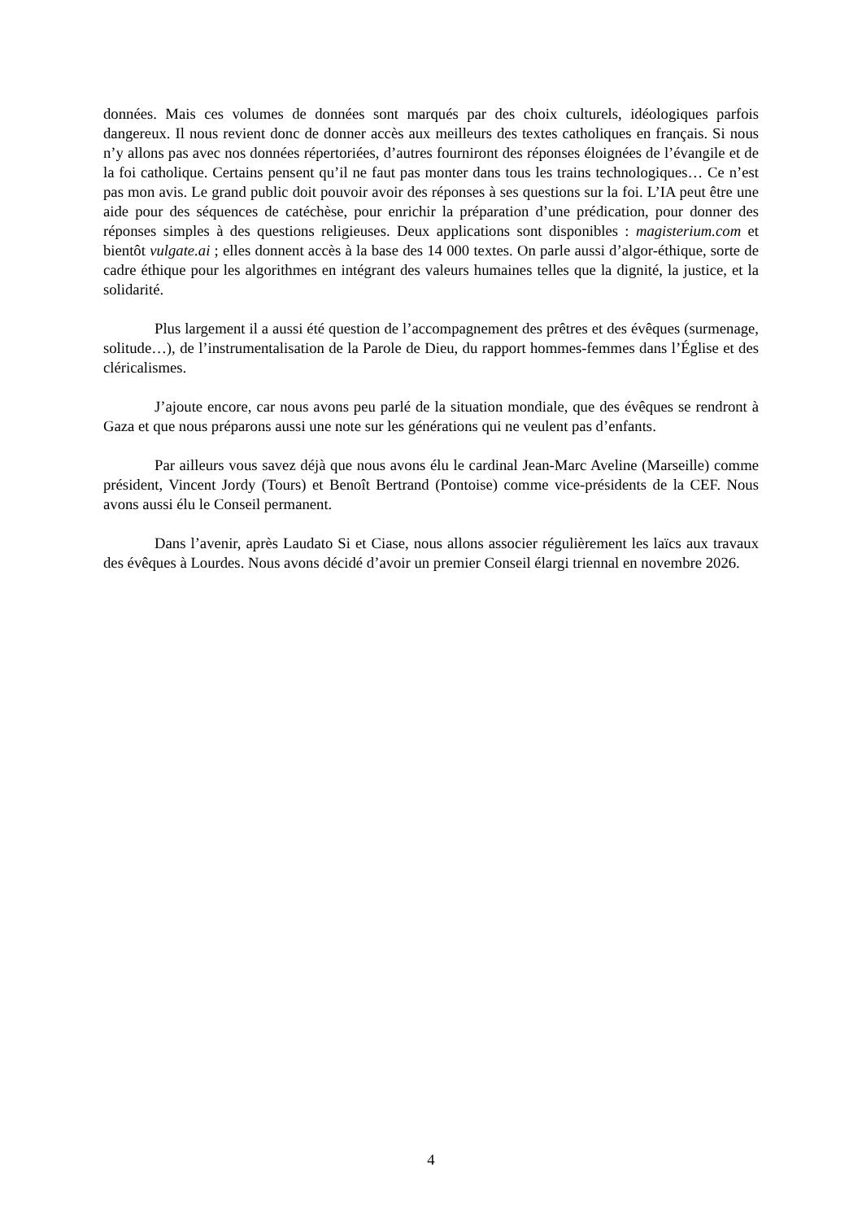données. Mais ces volumes de données sont marqués par des choix culturels, idéologiques parfois dangereux. Il nous revient donc de donner accès aux meilleurs des textes catholiques en français. Si nous n’y allons pas avec nos données répertoriées, d’autres fourniront des réponses éloignées de l’évangile et de la foi catholique. Certains pensent qu’il ne faut pas monter dans tous les trains technologiques… Ce n’est pas mon avis. Le grand public doit pouvoir avoir des réponses à ses questions sur la foi. L’IA peut être une aide pour des séquences de catéchèse, pour enrichir la préparation d’une prédication, pour donner des réponses simples à des questions religieuses. Deux applications sont disponibles : magisterium.com et bientôt vulgate.ai ; elles donnent accès à la base des 14 000 textes. On parle aussi d’algor-éthique, sorte de cadre éthique pour les algorithmes en intégrant des valeurs humaines telles que la dignité, la justice, et la solidarité.
Plus largement il a aussi été question de l’accompagnement des prêtres et des évêques (surmenage, solitude…), de l’instrumentalisation de la Parole de Dieu, du rapport hommes-femmes dans l’Église et des cléricalismes.
J’ajoute encore, car nous avons peu parlé de la situation mondiale, que des évêques se rendront à Gaza et que nous préparons aussi une note sur les générations qui ne veulent pas d’enfants.
Par ailleurs vous savez déjà que nous avons élu le cardinal Jean-Marc Aveline (Marseille) comme président, Vincent Jordy (Tours) et Benoît Bertrand (Pontoise) comme vice-présidents de la CEF. Nous avons aussi élu le Conseil permanent.
Dans l’avenir, après Laudato Si et Ciase, nous allons associer régulièrement les laïcs aux travaux des évêques à Lourdes. Nous avons décidé d’avoir un premier Conseil élargi triennal en novembre 2026.
4